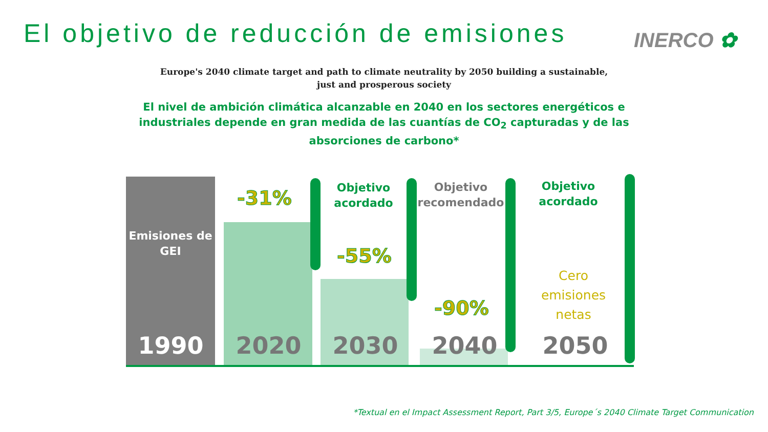El objetivo de reducción de emisiones
INERCO ✿
Europe's 2040 climate target and path to climate neutrality by 2050 building a sustainable, just and prosperous society
El nivel de ambición climática alcanzable en 2040 en los sectores energéticos e industriales depende en gran medida de las cuantías de CO<sub>2</sub> capturadas y de las absorciones de carbono*
Emisiones de GEI
-31%
Objetivo acordado
-55%
Objetivo recomendado
-90%
Objetivo acordado
Cero emisiones netas
1990 2020 2030 2040 2050
*Textual en el Impact Assessment Report, Part 3/5, Europe´s 2040 Climate Target Communication